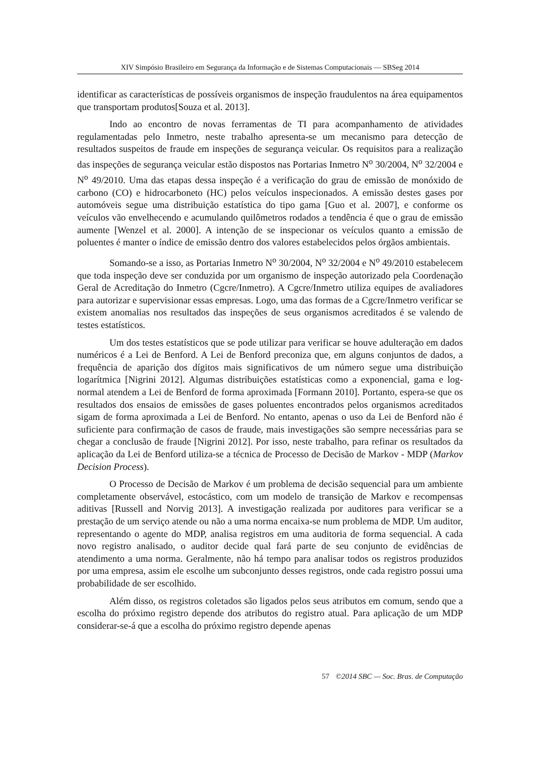XIV Simpósio Brasileiro em Segurança da Informação e de Sistemas Computacionais — SBSeg 2014
identificar as características de possíveis organismos de inspeção fraudulentos na área equipamentos que transportam produtos[Souza et al. 2013].
Indo ao encontro de novas ferramentas de TI para acompanhamento de atividades regulamentadas pelo Inmetro, neste trabalho apresenta-se um mecanismo para detecção de resultados suspeitos de fraude em inspeções de segurança veicular. Os requisitos para a realização das inspeções de segurança veicular estão dispostos nas Portarias Inmetro N<sup>o</sup> 30/2004, N<sup>o</sup> 32/2004 e N<sup>o</sup> 49/2010. Uma das etapas dessa inspeção é a verificação do grau de emissão de monóxido de carbono (CO) e hidrocarboneto (HC) pelos veículos inspecionados. A emissão destes gases por automóveis segue uma distribuição estatística do tipo gama [Guo et al. 2007], e conforme os veículos vão envelhecendo e acumulando quilômetros rodados a tendência é que o grau de emissão aumente [Wenzel et al. 2000]. A intenção de se inspecionar os veículos quanto a emissão de poluentes é manter o índice de emissão dentro dos valores estabelecidos pelos órgãos ambientais.
Somando-se a isso, as Portarias Inmetro N<sup>o</sup> 30/2004, N<sup>o</sup> 32/2004 e N<sup>o</sup> 49/2010 estabelecem que toda inspeção deve ser conduzida por um organismo de inspeção autorizado pela Coordenação Geral de Acreditação do Inmetro (Cgcre/Inmetro). A Cgcre/Inmetro utiliza equipes de avaliadores para autorizar e supervisionar essas empresas. Logo, uma das formas de a Cgcre/Inmetro verificar se existem anomalias nos resultados das inspeções de seus organismos acreditados é se valendo de testes estatísticos.
Um dos testes estatísticos que se pode utilizar para verificar se houve adulteração em dados numéricos é a Lei de Benford. A Lei de Benford preconiza que, em alguns conjuntos de dados, a frequência de aparição dos dígitos mais significativos de um número segue uma distribuição logarítmica [Nigrini 2012]. Algumas distribuições estatísticas como a exponencial, gama e log-normal atendem a Lei de Benford de forma aproximada [Formann 2010]. Portanto, espera-se que os resultados dos ensaios de emissões de gases poluentes encontrados pelos organismos acreditados sigam de forma aproximada a Lei de Benford. No entanto, apenas o uso da Lei de Benford não é suficiente para confirmação de casos de fraude, mais investigações são sempre necessárias para se chegar a conclusão de fraude [Nigrini 2012]. Por isso, neste trabalho, para refinar os resultados da aplicação da Lei de Benford utiliza-se a técnica de Processo de Decisão de Markov - MDP (Markov Decision Process).
O Processo de Decisão de Markov é um problema de decisão sequencial para um ambiente completamente observável, estocástico, com um modelo de transição de Markov e recompensas aditivas [Russell and Norvig 2013]. A investigação realizada por auditores para verificar se a prestação de um serviço atende ou não a uma norma encaixa-se num problema de MDP. Um auditor, representando o agente do MDP, analisa registros em uma auditoria de forma sequencial. A cada novo registro analisado, o auditor decide qual fará parte de seu conjunto de evidências de atendimento a uma norma. Geralmente, não há tempo para analisar todos os registros produzidos por uma empresa, assim ele escolhe um subconjunto desses registros, onde cada registro possui uma probabilidade de ser escolhido.
Além disso, os registros coletados são ligados pelos seus atributos em comum, sendo que a escolha do próximo registro depende dos atributos do registro atual. Para aplicação de um MDP considerar-se-á que a escolha do próximo registro depende apenas
57 ©2014 SBC — Soc. Bras. de Computação